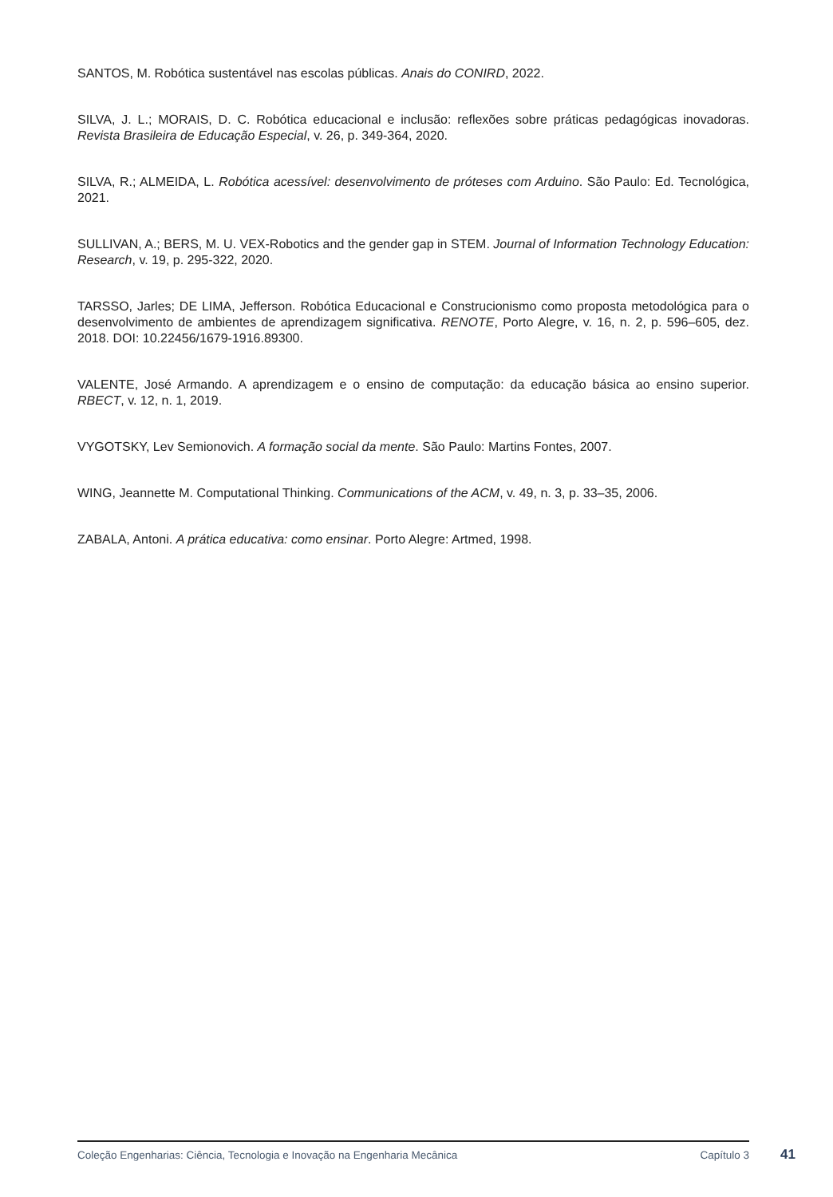SANTOS, M. Robótica sustentável nas escolas públicas. Anais do CONIRD, 2022.
SILVA, J. L.; MORAIS, D. C. Robótica educacional e inclusão: reflexões sobre práticas pedagógicas inovadoras. Revista Brasileira de Educação Especial, v. 26, p. 349-364, 2020.
SILVA, R.; ALMEIDA, L. Robótica acessível: desenvolvimento de próteses com Arduino. São Paulo: Ed. Tecnológica, 2021.
SULLIVAN, A.; BERS, M. U. VEX-Robotics and the gender gap in STEM. Journal of Information Technology Education: Research, v. 19, p. 295-322, 2020.
TARSSO, Jarles; DE LIMA, Jefferson. Robótica Educacional e Construcionismo como proposta metodológica para o desenvolvimento de ambientes de aprendizagem significativa. RENOTE, Porto Alegre, v. 16, n. 2, p. 596–605, dez. 2018. DOI: 10.22456/1679-1916.89300.
VALENTE, José Armando. A aprendizagem e o ensino de computação: da educação básica ao ensino superior. RBECT, v. 12, n. 1, 2019.
VYGOTSKY, Lev Semionovich. A formação social da mente. São Paulo: Martins Fontes, 2007.
WING, Jeannette M. Computational Thinking. Communications of the ACM, v. 49, n. 3, p. 33–35, 2006.
ZABALA, Antoni. A prática educativa: como ensinar. Porto Alegre: Artmed, 1998.
Coleção Engenharias: Ciência, Tecnologia e Inovação na Engenharia Mecânica Capítulo 3 41